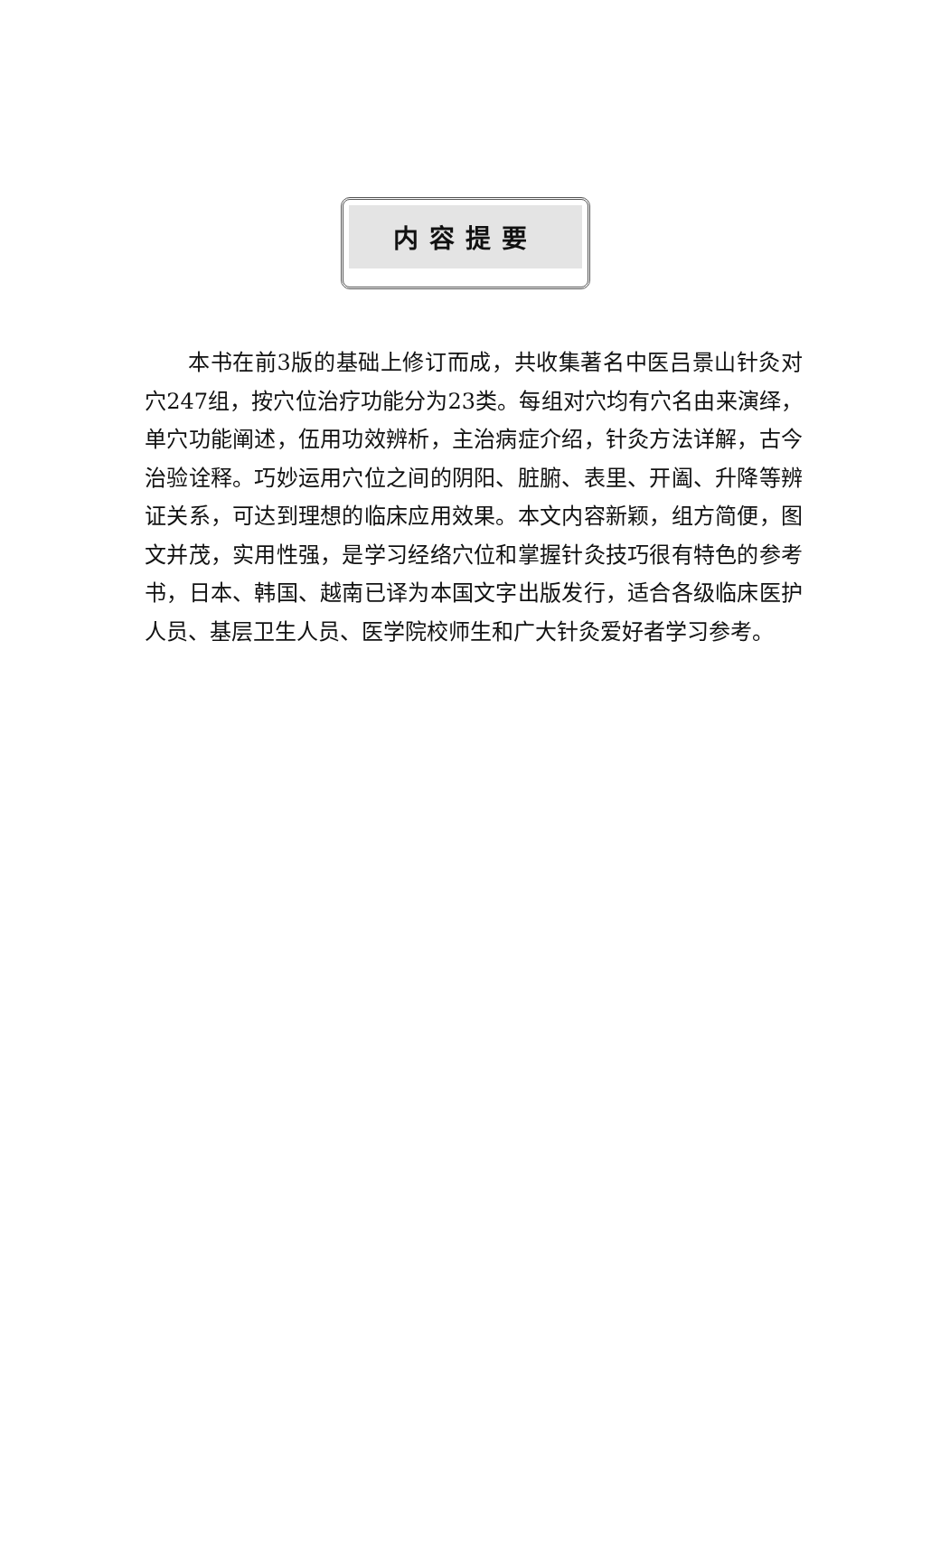内容提要
本书在前3版的基础上修订而成，共收集著名中医吕景山针灸对穴247组，按穴位治疗功能分为23类。每组对穴均有穴名由来演绎，单穴功能阐述，伍用功效辨析，主治病症介绍，针灸方法详解，古今治验诠释。巧妙运用穴位之间的阴阳、脏腑、表里、开阖、升降等辨证关系，可达到理想的临床应用效果。本文内容新颖，组方简便，图文并茂，实用性强，是学习经络穴位和掌握针灸技巧很有特色的参考书，日本、韩国、越南已译为本国文字出版发行，适合各级临床医护人员、基层卫生人员、医学院校师生和广大针灸爱好者学习参考。